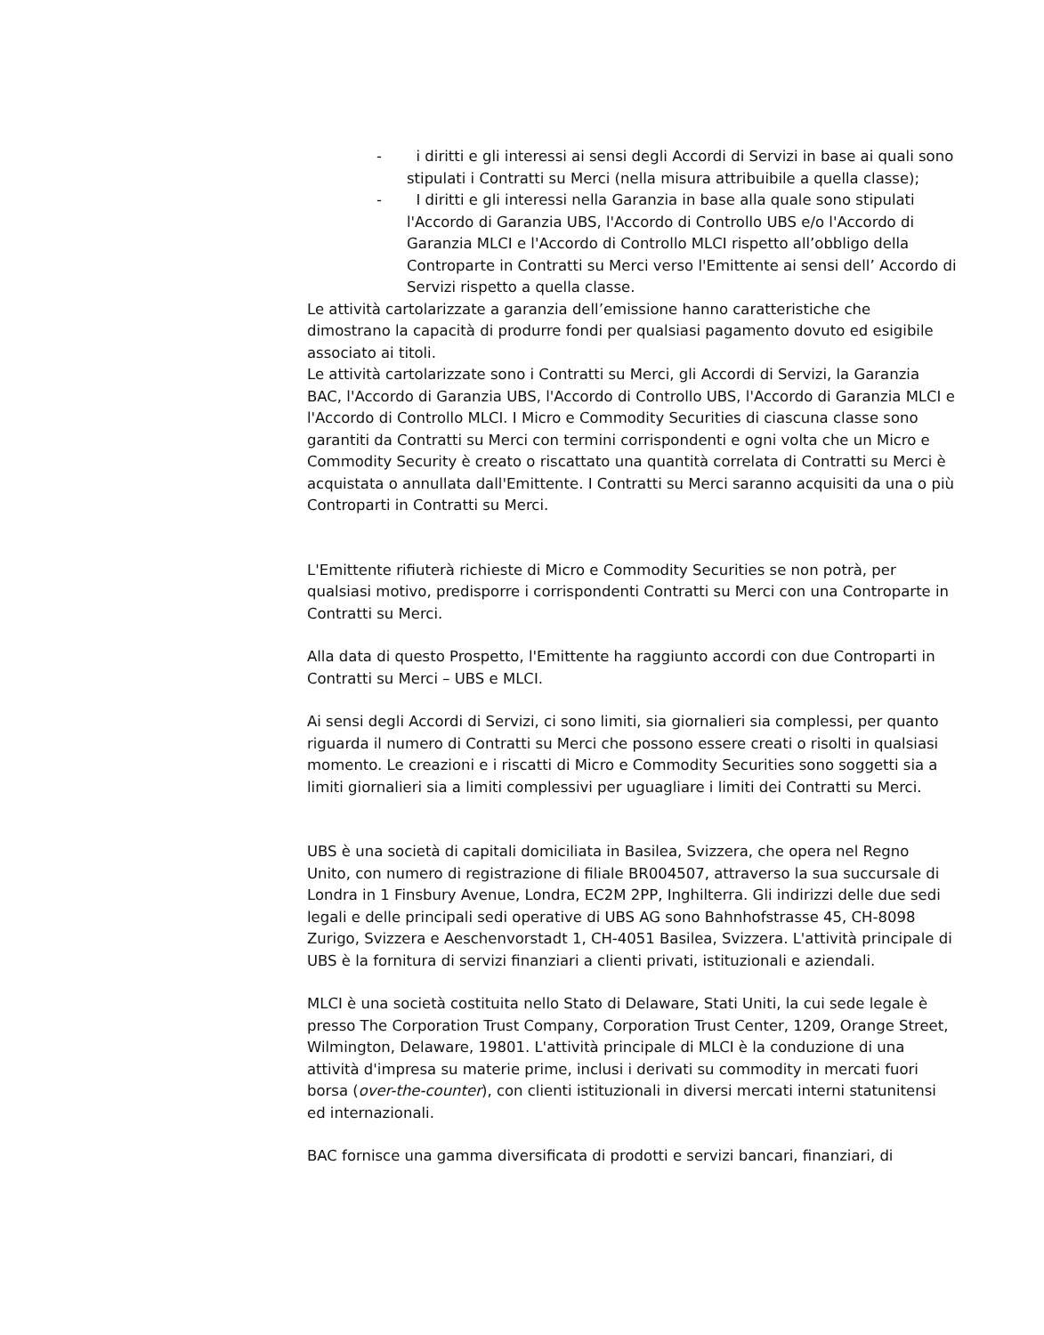- i diritti e gli interessi ai sensi degli Accordi di Servizi in base ai quali sono stipulati i Contratti su Merci (nella misura attribuibile a quella classe);
- I diritti e gli interessi nella Garanzia in base alla quale sono stipulati l'Accordo di Garanzia UBS, l'Accordo di Controllo UBS e/o l'Accordo di Garanzia MLCI e l'Accordo di Controllo MLCI rispetto all’obbligo della Controparte in Contratti su Merci verso l'Emittente ai sensi dell’ Accordo di Servizi rispetto a quella classe.
Le attività cartolarizzate a garanzia dell’emissione hanno caratteristiche che dimostrano la capacità di produrre fondi per qualsiasi pagamento dovuto ed esigibile associato ai titoli.
Le attività cartolarizzate sono i Contratti su Merci, gli Accordi di Servizi, la Garanzia BAC, l'Accordo di Garanzia UBS, l'Accordo di Controllo UBS, l'Accordo di Garanzia MLCI e l'Accordo di Controllo MLCI. I Micro e Commodity Securities di ciascuna classe sono garantiti da Contratti su Merci con termini corrispondenti e ogni volta che un Micro e Commodity Security è creato o riscattato una quantità correlata di Contratti su Merci è acquistata o annullata dall'Emittente. I Contratti su Merci saranno acquisiti da una o più Controparti in Contratti su Merci.
L'Emittente rifiuterà richieste di Micro e Commodity Securities se non potrà, per qualsiasi motivo, predisporre i corrispondenti Contratti su Merci con una Controparte in Contratti su Merci.
Alla data di questo Prospetto, l'Emittente ha raggiunto accordi con due Controparti in Contratti su Merci – UBS e MLCI.
Ai sensi degli Accordi di Servizi, ci sono limiti, sia giornalieri sia complessi, per quanto riguarda il numero di Contratti su Merci che possono essere creati o risolti in qualsiasi momento. Le creazioni e i riscatti di Micro e Commodity Securities sono soggetti sia a limiti giornalieri sia a limiti complessivi per uguagliare i limiti dei Contratti su Merci.
UBS è una società di capitali domiciliata in Basilea, Svizzera, che opera nel Regno Unito, con numero di registrazione di filiale BR004507, attraverso la sua succursale di Londra in 1 Finsbury Avenue, Londra, EC2M 2PP, Inghilterra. Gli indirizzi delle due sedi legali e delle principali sedi operative di UBS AG sono Bahnhofstrasse 45, CH-8098 Zurigo, Svizzera e Aeschenvorstadt 1, CH-4051 Basilea, Svizzera. L'attività principale di UBS è la fornitura di servizi finanziari a clienti privati, istituzionali e aziendali.
MLCI è una società costituita nello Stato di Delaware, Stati Uniti, la cui sede legale è presso The Corporation Trust Company, Corporation Trust Center, 1209, Orange Street, Wilmington, Delaware, 19801. L'attività principale di MLCI è la conduzione di una attività d'impresa su materie prime, inclusi i derivati su commodity in mercati fuori borsa (over-the-counter), con clienti istituzionali in diversi mercati interni statunitensi ed internazionali.
BAC fornisce una gamma diversificata di prodotti e servizi bancari, finanziari, di